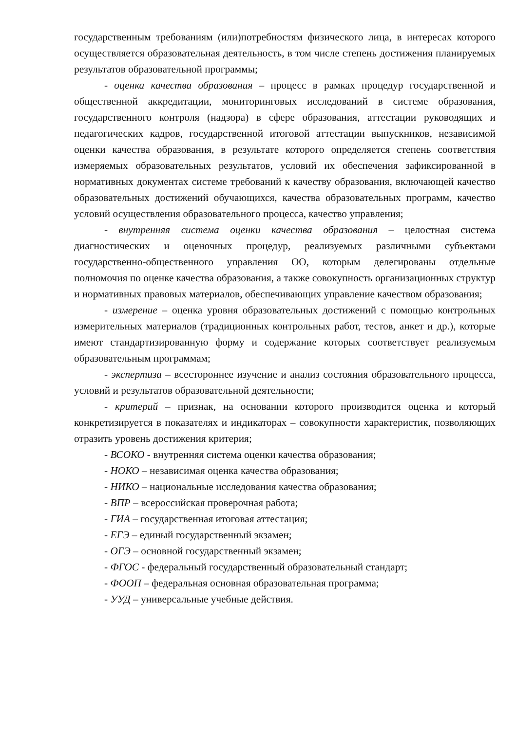государственным требованиям (или)потребностям физического лица, в интересах которого осуществляется образовательная деятельность, в том числе степень достижения планируемых результатов образовательной программы;
- оценка качества образования – процесс в рамках процедур государственной и общественной аккредитации, мониторинговых исследований в системе образования, государственного контроля (надзора) в сфере образования, аттестации руководящих и педагогических кадров, государственной итоговой аттестации выпускников, независимой оценки качества образования, в результате которого определяется степень соответствия измеряемых образовательных результатов, условий их обеспечения зафиксированной в нормативных документах системе требований к качеству образования, включающей качество образовательных достижений обучающихся, качества образовательных программ, качество условий осуществления образовательного процесса, качество управления;
- внутренняя система оценки качества образования – целостная система диагностических и оценочных процедур, реализуемых различными субъектами государственно-общественного управления ОО, которым делегированы отдельные полномочия по оценке качества образования, а также совокупность организационных структур и нормативных правовых материалов, обеспечивающих управление качеством образования;
- измерение – оценка уровня образовательных достижений с помощью контрольных измерительных материалов (традиционных контрольных работ, тестов, анкет и др.), которые имеют стандартизированную форму и содержание которых соответствует реализуемым образовательным программам;
- экспертиза – всестороннее изучение и анализ состояния образовательного процесса, условий и результатов образовательной деятельности;
- критерий – признак, на основании которого производится оценка и который конкретизируется в показателях и индикаторах – совокупности характеристик, позволяющих отразить уровень достижения критерия;
- ВСОКО - внутренняя система оценки качества образования;
- НОКО – независимая оценка качества образования;
- НИКО – национальные исследования качества образования;
- ВПР – всероссийская проверочная работа;
- ГИА – государственная итоговая аттестация;
- ЕГЭ – единый государственный экзамен;
- ОГЭ – основной государственный экзамен;
- ФГОС - федеральный государственный образовательный стандарт;
- ФООП – федеральная основная образовательная программа;
- УУД – универсальные учебные действия.